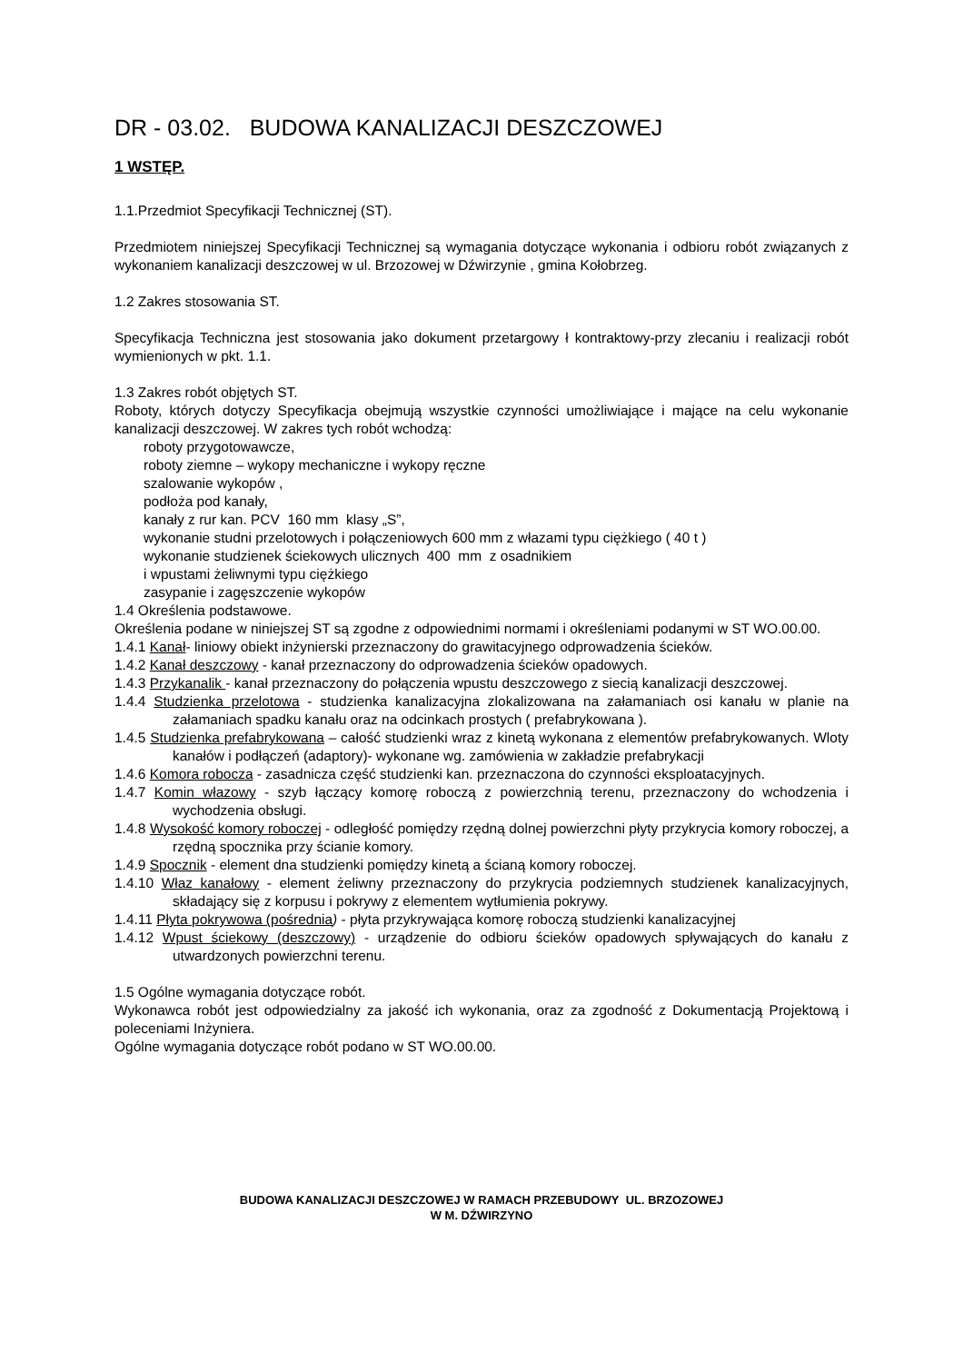DR - 03.02. BUDOWA KANALIZACJI DESZCZOWEJ
1 WSTĘP.
1.1.Przedmiot Specyfikacji Technicznej (ST).
Przedmiotem niniejszej Specyfikacji Technicznej są wymagania dotyczące wykonania i odbioru robót związanych z wykonaniem kanalizacji deszczowej w ul. Brzozowej w Dźwirzynie , gmina Kołobrzeg.
1.2 Zakres stosowania ST.
Specyfikacja Techniczna jest stosowania jako dokument przetargowy ł kontraktowy-przy zlecaniu i realizacji robót wymienionych w pkt. 1.1.
1.3 Zakres robót objętych ST.
Roboty, których dotyczy Specyfikacja obejmują wszystkie czynności umożliwiające i mające na celu wykonanie kanalizacji deszczowej. W zakres tych robót wchodzą:
roboty przygotowawcze,
roboty ziemne – wykopy mechaniczne i wykopy ręczne
szalowanie wykopów ,
podłoża pod kanały,
kanały z rur kan. PCV 160 mm klasy „S”,
wykonanie studni przelotowych i połączeniowych 600 mm z włazami typu ciężkiego ( 40 t )
wykonanie studzienek ściekowych ulicznych 400 mm z osadnikiem
i wpustami żeliwnymi typu ciężkiego
zasypanie i zagęszczenie wykopów
1.4 Określenia podstawowe.
Określenia podane w niniejszej ST są zgodne z odpowiednimi normami i określeniami podanymi w ST WO.00.00.
1.4.1 Kanał- liniowy obiekt inżynierski przeznaczony do grawitacyjnego odprowadzenia ścieków.
1.4.2 Kanał deszczowy - kanał przeznaczony do odprowadzenia ścieków opadowych.
1.4.3 Przykanalik - kanał przeznaczony do połączenia wpustu deszczowego z siecią kanalizacji deszczowej.
1.4.4 Studzienka przelotowa - studzienka kanalizacyjna zlokalizowana na załamaniach osi kanału w planie na załamaniach spadku kanału oraz na odcinkach prostych ( prefabrykowana ).
1.4.5 Studzienka prefabrykowana – całość studzienki wraz z kinetą wykonana z elementów prefabrykowanych. Wloty kanałów i podłączeń (adaptory)- wykonane wg. zamówienia w zakładzie prefabrykacji
1.4.6 Komora robocza - zasadnicza część studzienki kan. przeznaczona do czynności eksploatacyjnych.
1.4.7 Komin włazowy - szyb łączący komorę roboczą z powierzchnią terenu, przeznaczony do wchodzenia i wychodzenia obsługi.
1.4.8 Wysokość komory roboczej - odległość pomiędzy rzędną dolnej powierzchni płyty przykrycia komory roboczej, a rzędną spocznika przy ścianie komory.
1.4.9 Spocznik - element dna studzienki pomiędzy kinetą a ścianą komory roboczej.
1.4.10 Właz kanałowy - element żeliwny przeznaczony do przykrycia podziemnych studzienek kanalizacyjnych, składający się z korpusu i pokrywy z elementem wytłumienia pokrywy.
1.4.11 Płyta pokrywowa (pośrednia) - płyta przykrywająca komorę roboczą studzienki kanalizacyjnej
1.4.12 Wpust ściekowy (deszczowy) - urządzenie do odbioru ścieków opadowych spływających do kanału z utwardzonych powierzchni terenu.
1.5 Ogólne wymagania dotyczące robót.
Wykonawca robót jest odpowiedzialny za jakość ich wykonania, oraz za zgodność z Dokumentacją Projektową i poleceniami Inżyniera.
Ogólne wymagania dotyczące robót podano w ST WO.00.00.
BUDOWA KANALIZACJI DESZCZOWEJ W RAMACH PRZEBUDOWY UL. BRZOZOWEJ
W M. DŹWIRZYNO